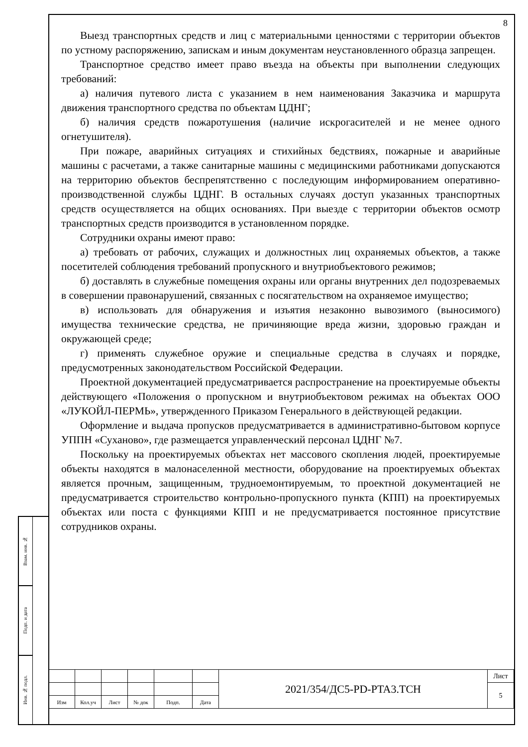Взам. инв. №
Подп. и дата
Инв. № подл.
8
Выезд транспортных средств и лиц с материальными ценностями с территории объектов по устному распоряжению, запискам и иным документам неустановленного образца запрещен.
Транспортное средство имеет право въезда на объекты при выполнении следующих требований:
а) наличия путевого листа с указанием в нем наименования Заказчика и маршрута движения транспортного средства по объектам ЦДНГ;
б) наличия средств пожаротушения (наличие искрогасителей и не менее одного огнетушителя).
При пожаре, аварийных ситуациях и стихийных бедствиях, пожарные и аварийные машины с расчетами, а также санитарные машины с медицинскими работниками допускаются на территорию объектов беспрепятственно с последующим информированием оперативно-производственной службы ЦДНГ. В остальных случаях доступ указанных транспортных средств осуществляется на общих основаниях. При выезде с территории объектов осмотр транспортных средств производится в установленном порядке.
Сотрудники охраны имеют право:
а) требовать от рабочих, служащих и должностных лиц охраняемых объектов, а также посетителей соблюдения требований пропускного и внутриобъектового режимов;
б) доставлять в служебные помещения охраны или органы внутренних дел подозреваемых в совершении правонарушений, связанных с посягательством на охраняемое имущество;
в) использовать для обнаружения и изъятия незаконно вывозимого (выносимого) имущества технические средства, не причиняющие вреда жизни, здоровью граждан и окружающей среде;
г) применять служебное оружие и специальные средства в случаях и порядке, предусмотренных законодательством Российской Федерации.
Проектной документацией предусматривается распространение на проектируемые объекты действующего «Положения о пропускном и внутриобъектовом режимах на объектах ООО «ЛУКОЙЛ-ПЕРМЬ», утвержденного Приказом Генерального в действующей редакции.
Оформление и выдача пропусков предусматривается в административно-бытовом корпусе УППН «Суханово», где размещается управленческий персонал ЦДНГ №7.
Поскольку на проектируемых объектах нет массового скопления людей, проектируемые объекты находятся в малонаселенной местности, оборудование на проектируемых объектах является прочным, защищенным, трудноемонтируемым, то проектной документацией не предусматривается строительство контрольно-пропускного пункта (КПП) на проектируемых объектах или поста с функциями КПП и не предусматривается постоянное присутствие сотрудников охраны.
| | | | | | | 2021/354/ДС5-PD-PTA3.TCH | Лист |
| | | | | | | | 5 |
| Изм | Кол.уч | Лист | № док | Подп. | Дата | | |